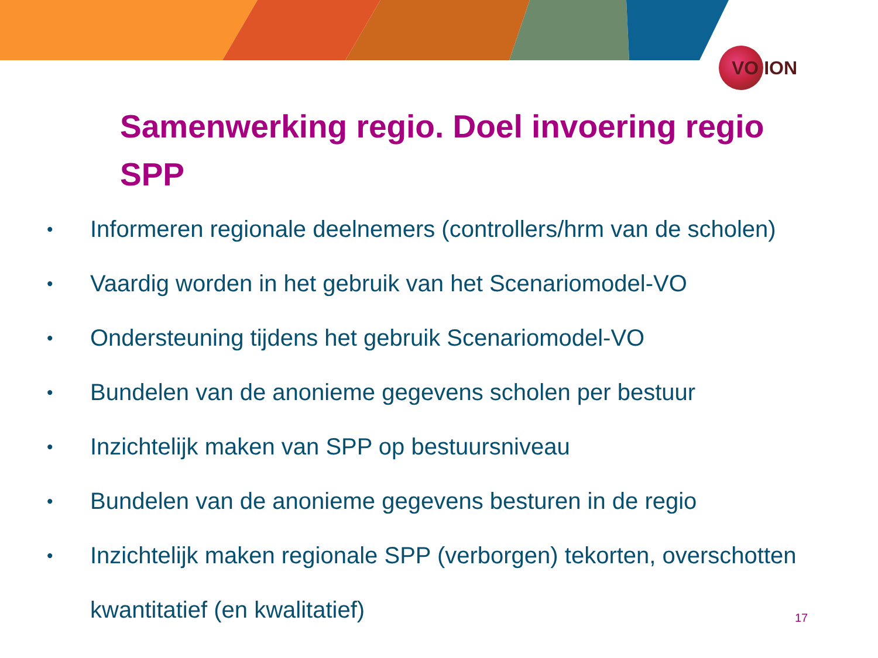VO ION
Samenwerking regio. Doel invoering regio SPP
• Informeren regionale deelnemers (controllers/hrm van de scholen)
• Vaardig worden in het gebruik van het Scenariomodel-VO
• Ondersteuning tijdens het gebruik Scenariomodel-VO
• Bundelen van de anonieme gegevens scholen per bestuur
• Inzichtelijk maken van SPP op bestuursniveau
• Bundelen van de anonieme gegevens besturen in de regio
• Inzichtelijk maken regionale SPP (verborgen) tekorten, overschotten kwantitatief (en kwalitatief)
17